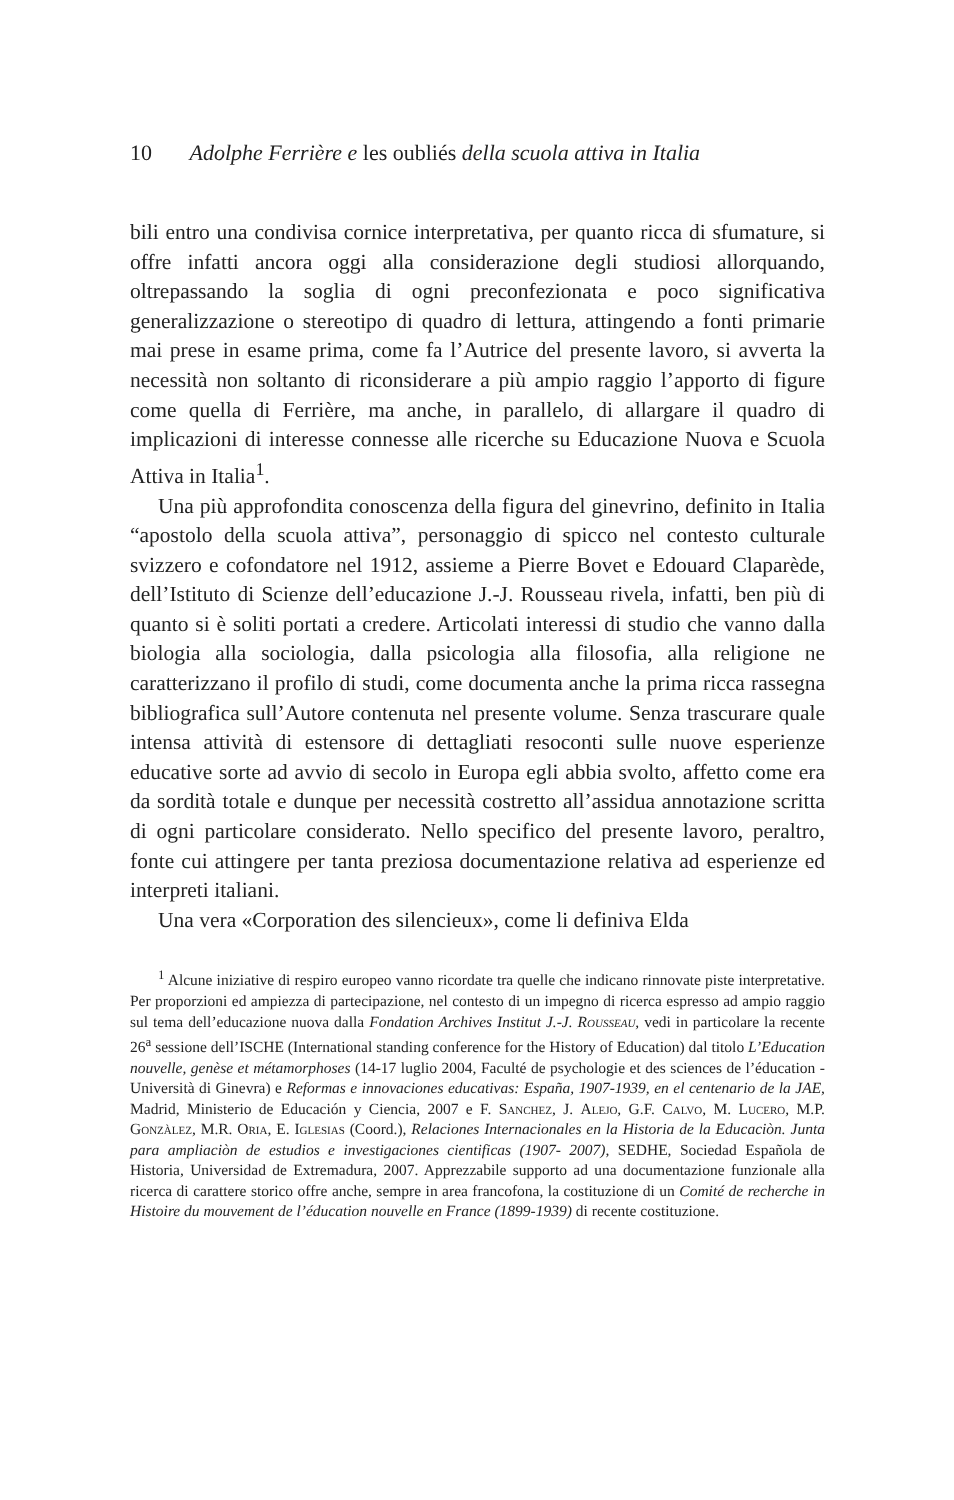10 Adolphe Ferrière e les oubliés della scuola attiva in Italia
bili entro una condivisa cornice interpretativa, per quanto ricca di sfumature, si offre infatti ancora oggi alla considerazione degli studiosi allorquando, oltrepassando la soglia di ogni preconfezionata e poco significativa generalizzazione o stereotipo di quadro di lettura, attingendo a fonti primarie mai prese in esame prima, come fa l’Autrice del presente lavoro, si avverta la necessità non soltanto di riconsiderare a più ampio raggio l’apporto di figure come quella di Ferrière, ma anche, in parallelo, di allargare il quadro di implicazioni di interesse connesse alle ricerche su Educazione Nuova e Scuola Attiva in Italia<sup>1</sup>.
Una più approfondita conoscenza della figura del ginevrino, definito in Italia “apostolo della scuola attiva”, personaggio di spicco nel contesto culturale svizzero e cofondatore nel 1912, assieme a Pierre Bovet e Edouard Claparède, dell’Istituto di Scienze dell’educazione J.-J. Rousseau rivela, infatti, ben più di quanto si è soliti portati a credere. Articolati interessi di studio che vanno dalla biologia alla sociologia, dalla psicologia alla filosofia, alla religione ne caratterizzano il profilo di studi, come documenta anche la prima ricca rassegna bibliografica sull’Autore contenuta nel presente volume. Senza trascurare quale intensa attività di estensore di dettagliati resoconti sulle nuove esperienze educative sorte ad avvio di secolo in Europa egli abbia svolto, affetto come era da sordità totale e dunque per necessità costretto all’assidua annotazione scritta di ogni particolare considerato. Nello specifico del presente lavoro, peraltro, fonte cui attingere per tanta preziosa documentazione relativa ad esperienze ed interpreti italiani.
Una vera «Corporation des silencieux», come li definiva Elda
<sup>1</sup> Alcune iniziative di respiro europeo vanno ricordate tra quelle che indicano rinnovate piste interpretative. Per proporzioni ed ampiezza di partecipazione, nel contesto di un impegno di ricerca espresso ad ampio raggio sul tema dell’educazione nuova dalla Fondation Archives Institut J.-J. Rousseau, vedi in particolare la recente 26<sup>a</sup> sessione dell’ISCHE (International standing conference for the History of Education) dal titolo L’Education nouvelle, genèse et métamorphoses (14-17 luglio 2004, Faculté de psychologie et des sciences de l’éducation - Università di Ginevra) e Reformas e innovaciones educativas: España, 1907-1939, en el centenario de la JAE, Madrid, Ministerio de Educación y Ciencia, 2007 e F. Sanchez, J. Alejo, G.F. Calvo, M. Lucero, M.P. Gonzàlez, M.R. Oria, E. Iglesias (Coord.), Relaciones Internacionales en la Historia de la Educaciòn. Junta para ampliaciòn de estudios e investigaciones cientificas (1907- 2007), SEDHE, Sociedad Española de Historia, Universidad de Extremadura, 2007. Apprezzabile supporto ad una documentazione funzionale alla ricerca di carattere storico offre anche, sempre in area francofona, la costituzione di un Comité de recherche in Histoire du mouvement de l’éducation nouvelle en France (1899-1939) di recente costituzione.